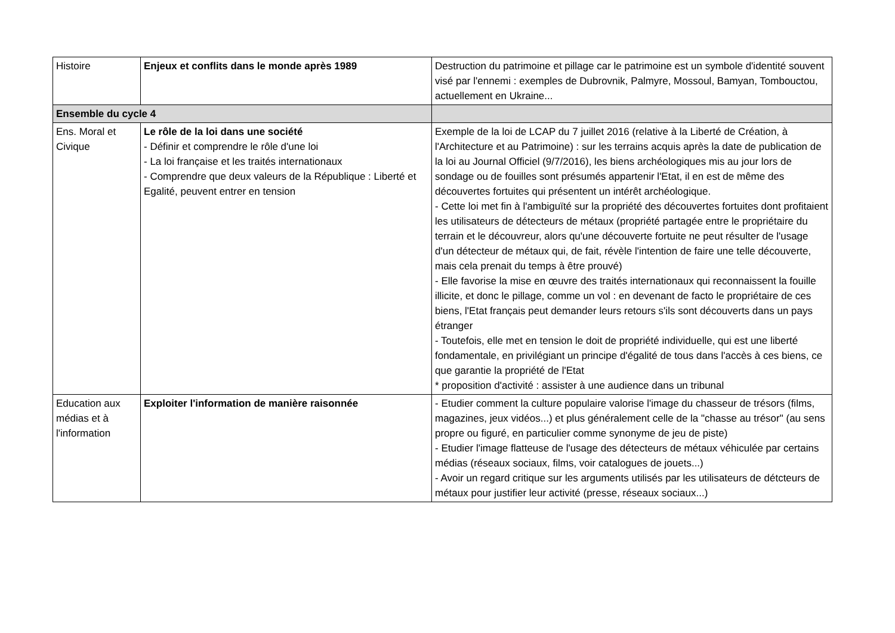| Histoire | Enjeux et conflits dans le monde après 1989 | Destruction du patrimoine et pillage car le patrimoine est un symbole d'identité souvent visé par l'ennemi : exemples de Dubrovnik, Palmyre, Mossoul, Bamyan, Tombouctou, actuellement en Ukraine... |
| Ensemble du cycle 4 | | |
| Ens. Moral et Civique | Le rôle de la loi dans une société - Définir et comprendre le rôle d'une loi - La loi française et les traités internationaux - Comprendre que deux valeurs de la République : Liberté et Egalité, peuvent entrer en tension | Exemple de la loi de LCAP du 7 juillet 2016 (relative à la Liberté de Création, à l'Architecture et au Patrimoine) : sur les terrains acquis après la date de publication de la loi au Journal Officiel (9/7/2016), les biens archéologiques mis au jour lors de sondage ou de fouilles sont présumés appartenir l'Etat, il en est de même des découvertes fortuites qui présentent un intérêt archéologique. - Cette loi met fin à l'ambiguïté sur la propriété des découvertes fortuites dont profitaient les utilisateurs de détecteurs de métaux (propriété partagée entre le propriétaire du terrain et le découvreur, alors qu'une découverte fortuite ne peut résulter de l'usage d'un détecteur de métaux qui, de fait, révèle l'intention de faire une telle découverte, mais cela prenait du temps à être prouvé) - Elle favorise la mise en œuvre des traités internationaux qui reconnaissent la fouille illicite, et donc le pillage, comme un vol : en devenant de facto le propriétaire de ces biens, l'Etat français peut demander leurs retours s'ils sont découverts dans un pays étranger - Toutefois, elle met en tension le doit de propriété individuelle, qui est une liberté fondamentale, en privilégiant un principe d'égalité de tous dans l'accès à ces biens, ce que garantie la propriété de l'Etat * proposition d'activité : assister à une audience dans un tribunal |
| Education aux médias et à l'information | Exploiter l'information de manière raisonnée | - Etudier comment la culture populaire valorise l'image du chasseur de trésors (films, magazines, jeux vidéos...) et plus généralement celle de la "chasse au trésor" (au sens propre ou figuré, en particulier comme synonyme de jeu de piste) - Etudier l'image flatteuse de l'usage des détecteurs de métaux véhiculée par certains médias (réseaux sociaux, films, voir catalogues de jouets...) - Avoir un regard critique sur les arguments utilisés par les utilisateurs de détcteurs de métaux pour justifier leur activité (presse, réseaux sociaux...) |